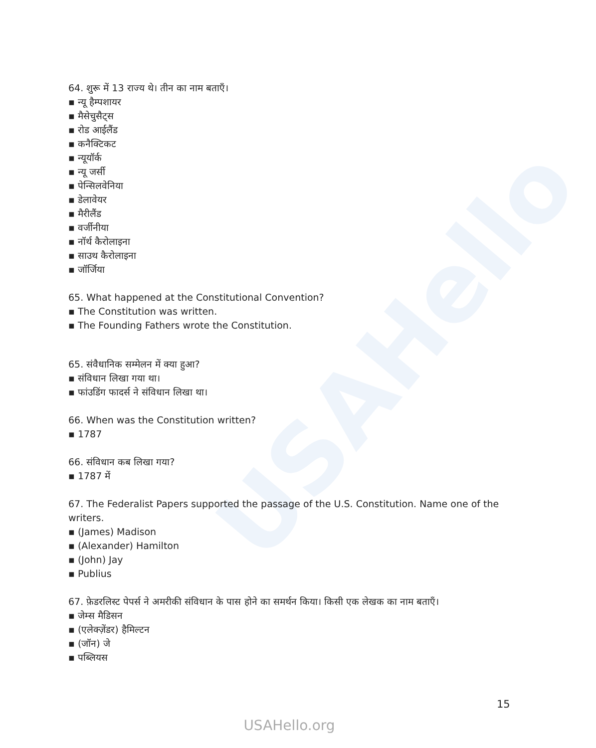USAHello
64. शुरू में 13 राज्य थे। तीन का नाम बताएँ।
▪ न्यू हैम्पशायर
▪ मैसेचुसैट्स
▪ रोड आईलैंड
▪ कनैक्टिकट
▪ न्यूयॉर्क
▪ न्यू जर्सी
▪ पेन्सिलवेनिया
▪ डेलावेयर
▪ मैरीलैंड
▪ वर्जीनीया
▪ नॉर्थ कैरोलाइना
▪ साउथ कैरोलाइना
▪ जॉर्जिया
65. What happened at the Constitutional Convention?
▪ The Constitution was written.
▪ The Founding Fathers wrote the Constitution.
65. संवैधानिक सम्मेलन में क्या हुआ?
▪ संविधान लिखा गया था।
▪ फांउडिंग फादर्स ने संविधान लिखा था।
66. When was the Constitution written?
▪ 1787
66. संविधान कब लिखा गया?
▪ 1787 में
67. The Federalist Papers supported the passage of the U.S. Constitution. Name one of the writers.
▪ (James) Madison
▪ (Alexander) Hamilton
▪ (John) Jay
▪ Publius
67. फ़ेडरलिस्ट पेपर्स ने अमरीकी संविधान के पास होने का समर्थन किया। किसी एक लेखक का नाम बताएँ।
▪ जेम्स मैडिसन
▪ (एलेक्ज़ेंडर) हैमिल्टन
▪ (जॉन) जे
▪ पब्लियस
15
USAHello.org